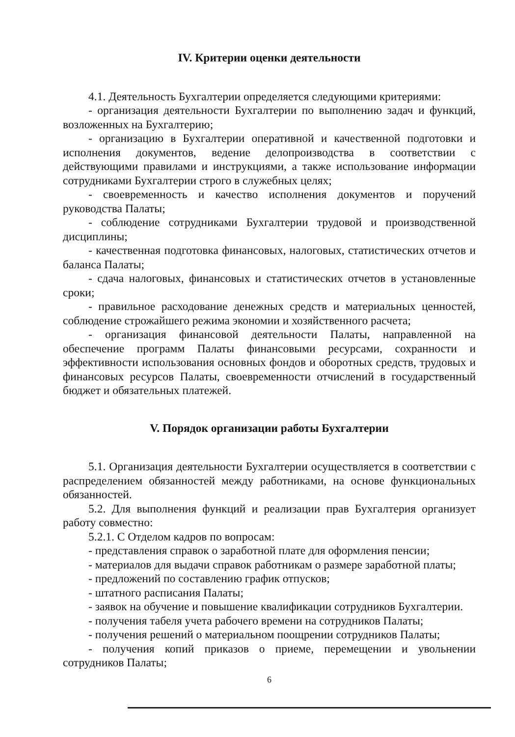IV. Критерии оценки деятельности
4.1. Деятельность Бухгалтерии определяется следующими критериями:
- организация деятельности Бухгалтерии по выполнению задач и функций, возложенных на Бухгалтерию;
- организацию в Бухгалтерии оперативной и качественной подготовки и исполнения документов, ведение делопроизводства в соответствии с действующими правилами и инструкциями, а также использование информации сотрудниками Бухгалтерии строго в служебных целях;
- своевременность и качество исполнения документов и поручений руководства Палаты;
- соблюдение сотрудниками Бухгалтерии трудовой и производственной дисциплины;
- качественная подготовка финансовых, налоговых, статистических отчетов и баланса Палаты;
- сдача налоговых, финансовых и статистических отчетов в установленные сроки;
- правильное расходование денежных средств и материальных ценностей, соблюдение строжайшего режима экономии и хозяйственного расчета;
- организация финансовой деятельности Палаты, направленной на обеспечение программ Палаты финансовыми ресурсами, сохранности и эффективности использования основных фондов и оборотных средств, трудовых и финансовых ресурсов Палаты, своевременности отчислений в государственный бюджет и обязательных платежей.
V. Порядок организации работы Бухгалтерии
5.1. Организация деятельности Бухгалтерии осуществляется в соответствии с распределением обязанностей между работниками, на основе функциональных обязанностей.
5.2. Для выполнения функций и реализации прав Бухгалтерия организует работу совместно:
5.2.1. С Отделом кадров по вопросам:
- представления справок о заработной плате для оформления пенсии;
- материалов для выдачи справок работникам о размере заработной платы;
- предложений по составлению график отпусков;
- штатного расписания Палаты;
- заявок на обучение и повышение квалификации сотрудников Бухгалтерии.
- получения табеля учета рабочего времени на сотрудников Палаты;
- получения решений о материальном поощрении сотрудников Палаты;
- получения копий приказов о приеме, перемещении и увольнении сотрудников Палаты;
6